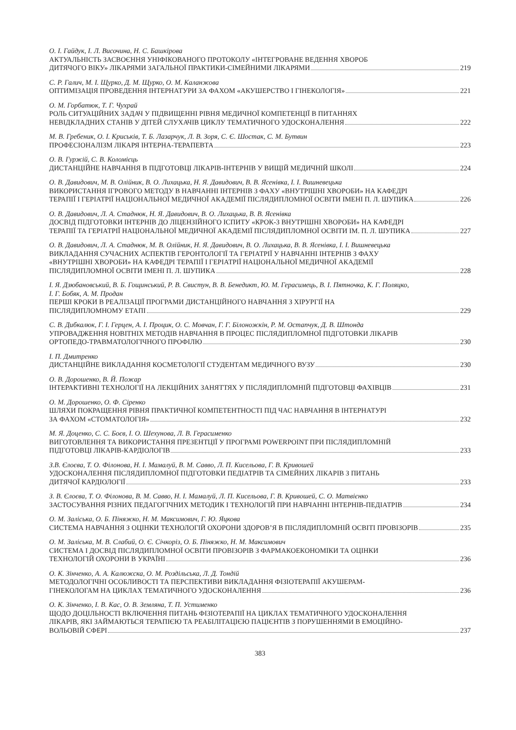О. І. Гайдук, І. Л. Височина, Н. С. Башкірова
АКТУАЛЬНІСТЬ ЗАСВОЄННЯ УНІФІКОВАНОГО ПРОТОКОЛУ «ІНТЕГРОВАНЕ ВЕДЕННЯ ХВОРОБ
ДИТЯЧОГО ВІКУ» ЛІКАРЯМИ ЗАГАЛЬНОЇ ПРАКТИКИ-СІМЕЙНИМИ ЛІКАРЯМИ 219
С. Р. Галич, М. І. Щурко, Д. М. Щурко, О. М. Каланжова
ОПТИМІЗАЦІЯ ПРОВЕДЕННЯ ІНТЕРНАТУРИ ЗА ФАХОМ «АКУШЕРСТВО І ГІНЕКОЛОГІЯ» 221
О. М. Горбатюк, Т. Г. Чухрай
РОЛЬ СИТУАЦІЙНИХ ЗАДАЧ У ПІДВИЩЕННІ РІВНЯ МЕДИЧНОЇ КОМПЕТЕНЦІЇ В ПИТАННЯХ
НЕВІДКЛАДНИХ СТАНІВ У ДІТЕЙ СЛУХАЧІВ ЦИКЛУ ТЕМАТИЧНОГО УДОСКОНАЛЕННЯ 222
М. В. Гребеник, О. І. Криськів, Т. Б. Лазарчук, Л. В. Зоря, С. Є. Шостак, С. М. Бутвин
ПРОФЕСІОНАЛІЗМ ЛІКАРЯ ІНТЕРНА-ТЕРАПЕВТА 223
О. В. Гуржій, С. В. Коломієць
ДИСТАНЦІЙНЕ НАВЧАННЯ В ПІДГОТОВЦІ ЛІКАРІВ-ІНТЕРНІВ У ВИЩІЙ МЕДИЧНІЙ ШКОЛІ 224
О. В. Давидович, М. В. Олійник, В. О. Лихацька, Н. Я. Давидович, В. В. Ясенівка, І. І. Вишневецька
ВИКОРИСТАННЯ ІГРОВОГО МЕТОДУ В НАВЧАННІ ІНТЕРНІВ З ФАХУ «ВНУТРІШНІ ХВОРОБИ» НА КАФЕДРІ
ТЕРАПІЇ І ГЕРІАТРІЇ НАЦІОНАЛЬНОЇ МЕДИЧНОЇ АКАДЕМІЇ ПІСЛЯДИПЛОМНОЇ ОСВІТИ ІМЕНІ П. Л. ШУПИКА 226
О. В. Давидович, Л. А. Стаднюк, Н. Я. Давидович, В. О. Лихацька, В. В. Ясенівка
ДОСВІД ПІДГОТОВКИ ІНТЕРНІВ ДО ЛІЦЕНЗІЙНОГО ІСПИТУ «КРОК-3 ВНУТРІШНІ ХВОРОБИ» НА КАФЕДРІ
ТЕРАПІЇ ТА ГЕРІАТРІЇ НАЦІОНАЛЬНОЇ МЕДИЧНОЇ АКАДЕМІЇ ПІСЛЯДИПЛОМНОЇ ОСВІТИ ІМ. П. Л. ШУПИКА 227
О. В. Давидович, Л. А. Стаднюк, М. В. Олійник, Н. Я. Давидович, В. О. Лихацька, В. В. Ясенівка, І. І. Вишневецька
ВИКЛАДАННЯ СУЧАСНИХ АСПЕКТІВ ГЕРОНТОЛОГІЇ ТА ГЕРІАТРІЇ У НАВЧАННІ ІНТЕРНІВ З ФАХУ
«ВНУТРІШНІ ХВОРОБИ» НА КАФЕДРІ ТЕРАПІЇ І ГЕРІАТРІЇ НАЦІОНАЛЬНОЇ МЕДИЧНОЇ АКАДЕМІЇ
ПІСЛЯДИПЛОМНОЇ ОСВІТИ ІМЕНІ П. Л. ШУПИКА 228
І. Я. Дзюбановський, В. Б. Гощинський, Р. В. Свистун, В. В. Бенедикт, Ю. М. Герасимець, В. І. Пятночка, К. Г. Поляцко,
І. Г. Бобяк, А. М. Продан
ПЕРШІ КРОКИ В РЕАЛІЗАЦІЇ ПРОГРАМИ ДИСТАНЦІЙНОГО НАВЧАННЯ З ХІРУРГІЇ НА
ПІСЛЯДИПЛОМНОМУ ЕТАПІ 229
С. В. Дибкалюк, Г. І. Герцен, А. І. Процик, О. С. Мовчан, Г. Г. Білоножкін, Р. М. Остапчук, Д. В. Штонда
УПРОВАДЖЕННЯ НОВІТНІХ МЕТОДІВ НАВЧАННЯ В ПРОЦЕС ПІСЛЯДИПЛОМНОЇ ПІДГОТОВКИ ЛІКАРІВ
ОРТОПЕДО-ТРАВМАТОЛОГІЧНОГО ПРОФІЛЮ 230
І. П. Дмитренко
ДИСТАНЦІЙНЕ ВИКЛАДАННЯ КОСМЕТОЛОГІЇ СТУДЕНТАМ МЕДИЧНОГО ВУЗУ 230
О. В. Дорошенко, В. Й. Пожар
ІНТЕРАКТИВНІ ТЕХНОЛОГІЇ НА ЛЕКЦІЙНИХ ЗАНЯТТЯХ У ПІСЛЯДИПЛОМНІЙ ПІДГОТОВЦІ ФАХІВЦІВ 231
О. М. Дорошенко, О. Ф. Сіренко
ШЛЯХИ ПОКРАЩЕННЯ РІВНЯ ПРАКТИЧНОЇ КОМПЕТЕНТНОСТІ ПІД ЧАС НАВЧАННЯ В ІНТЕРНАТУРІ
ЗА ФАХОМ «СТОМАТОЛОГІЯ» 232
М. Я. Доценко, С. С. Боєв, І. О. Шехунова, Л. В. Герасименко
ВИГОТОВЛЕННЯ ТА ВИКОРИСТАННЯ ПРЕЗЕНТЦІЇ У ПРОГРАМІ POWERPOINT ПРИ ПІСЛЯДИПЛОМНІЙ
ПІДГОТОВЦІ ЛІКАРІВ-КАРДІОЛОГІВ 233
З.В. Єлоєва, Т. О. Філонова, Н. І. Мамалуй, В. М. Савво, Л. П. Кисельова, Г. В. Кривошей
УДОСКОНАЛЕННЯ ПІСЛЯДИПЛОМНОЇ ПІДГОТОВКИ ПЕДІАТРІВ ТА СІМЕЙНИХ ЛІКАРІВ З ПИТАНЬ
ДИТЯЧОЇ КАРДІОЛОГІЇ 233
З. В. Єлоєва, Т. О. Філонова, В. М. Савво, Н. І. Мамалуй, Л. П. Кисельова, Г. В. Кривошей, С. О. Матвієнко
ЗАСТОСУВАННЯ РІЗНИХ ПЕДАГОГІЧНИХ МЕТОДИК І ТЕХНОЛОГІЙ ПРИ НАВЧАННІ ІНТЕРНІВ-ПЕДІАТРІВ 234
О. М. Заліська, О. Б. Піняжко, Н. М. Максимович, Г. Ю. Яцкова
СИСТЕМА НАВЧАННЯ З ОЦІНКИ ТЕХНОЛОГІЙ ОХОРОНИ ЗДОРОВ’Я В ПІСЛЯДИПЛОМНІЙ ОСВІТІ ПРОВІЗОРІВ 235
О. М. Заліська, М. В. Слабий, О. Є. Січкоріз, О. Б. Піняжко, Н. М. Максимович
СИСТЕМА І ДОСВІД ПІСЛЯДИПЛОМНОЇ ОСВІТИ ПРОВІЗОРІВ З ФАРМАКОЕКОНОМІКИ ТА ОЦІНКИ
ТЕХНОЛОГІЙ ОХОРОНИ В УКРАЇНІ 236
О. К. Зінченко, А. А. Калюжска, О. М. Роздільська, Л. Д. Тондій
МЕТОДОЛОГІЧНІ ОСОБЛИВОСТІ ТА ПЕРСПЕКТИВИ ВИКЛАДАННЯ ФІЗІОТЕРАПІЇ АКУШЕРАМ-
ГІНЕКОЛОГАМ НА ЦИКЛАХ ТЕМАТИЧНОГО УДОСКОНАЛЕННЯ 236
О. К. Зінченко, І. В. Кас, О. В. Земляна, Т. П. Устименко
ЩОДО ДОЦІЛЬНОСТІ ВКЛЮЧЕННЯ ПИТАНЬ ФІЗІОТЕРАПІЇ НА ЦИКЛАХ ТЕМАТИЧНОГО УДОСКОНАЛЕННЯ
ЛІКАРІВ, ЯКІ ЗАЙМАЮТЬСЯ ТЕРАПІЄЮ ТА РЕАБІЛІТАЦІЄЮ ПАЦІЄНТІВ З ПОРУШЕННЯМИ В ЕМОЦІЙНО-
ВОЛЬОВІЙ СФЕРІ 237
383